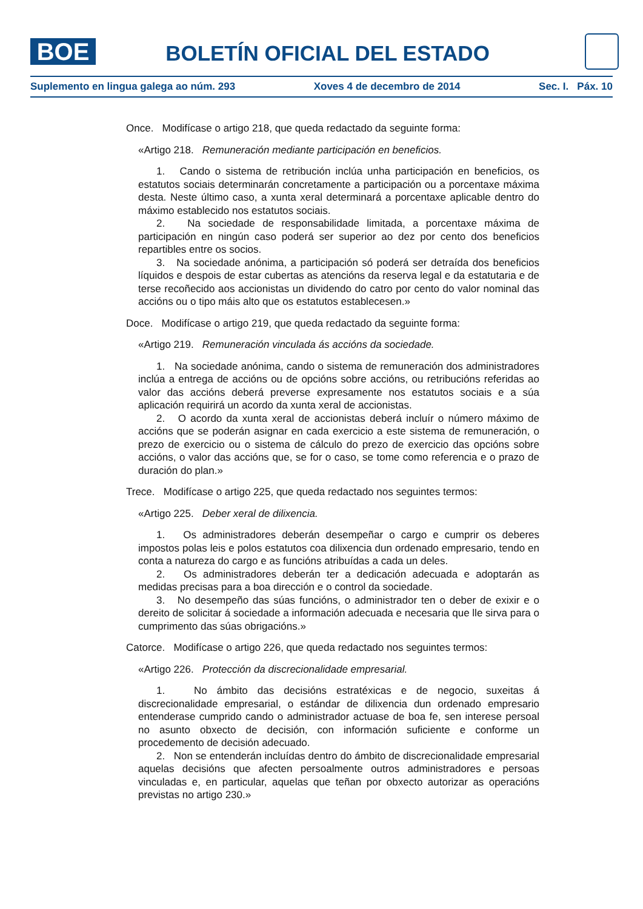BOE
BOLETÍN OFICIAL DEL ESTADO
Suplemento en lingua galega ao núm. 293 Xoves 4 de decembro de 2014 Sec. I. Páx. 10
Once. Modifícase o artigo 218, que queda redactado da seguinte forma:
«Artigo 218. Remuneración mediante participación en beneficios.
1. Cando o sistema de retribución inclúa unha participación en beneficios, os estatutos sociais determinarán concretamente a participación ou a porcentaxe máxima desta. Neste último caso, a xunta xeral determinará a porcentaxe aplicable dentro do máximo establecido nos estatutos sociais.
2. Na sociedade de responsabilidade limitada, a porcentaxe máxima de participación en ningún caso poderá ser superior ao dez por cento dos beneficios repartibles entre os socios.
3. Na sociedade anónima, a participación só poderá ser detraída dos beneficios líquidos e despois de estar cubertas as atencións da reserva legal e da estatutaria e de terse recoñecido aos accionistas un dividendo do catro por cento do valor nominal das accións ou o tipo máis alto que os estatutos establecesen.»
Doce. Modifícase o artigo 219, que queda redactado da seguinte forma:
«Artigo 219. Remuneración vinculada ás accións da sociedade.
1. Na sociedade anónima, cando o sistema de remuneración dos administradores inclúa a entrega de accións ou de opcións sobre accións, ou retribucións referidas ao valor das accións deberá preverse expresamente nos estatutos sociais e a súa aplicación requirirá un acordo da xunta xeral de accionistas.
2. O acordo da xunta xeral de accionistas deberá incluír o número máximo de accións que se poderán asignar en cada exercicio a este sistema de remuneración, o prezo de exercicio ou o sistema de cálculo do prezo de exercicio das opcións sobre accións, o valor das accións que, se for o caso, se tome como referencia e o prazo de duración do plan.»
Trece. Modifícase o artigo 225, que queda redactado nos seguintes termos:
«Artigo 225. Deber xeral de dilixencia.
1. Os administradores deberán desempeñar o cargo e cumprir os deberes impostos polas leis e polos estatutos coa dilixencia dun ordenado empresario, tendo en conta a natureza do cargo e as funcións atribuídas a cada un deles.
2. Os administradores deberán ter a dedicación adecuada e adoptarán as medidas precisas para a boa dirección e o control da sociedade.
3. No desempeño das súas funcións, o administrador ten o deber de exixir e o dereito de solicitar á sociedade a información adecuada e necesaria que lle sirva para o cumprimento das súas obrigacións.»
Catorce. Modifícase o artigo 226, que queda redactado nos seguintes termos:
«Artigo 226. Protección da discrecionalidade empresarial.
1. No ámbito das decisións estratéxicas e de negocio, suxeitas á discrecionalidade empresarial, o estándar de dilixencia dun ordenado empresario entenderase cumprido cando o administrador actuase de boa fe, sen interese persoal no asunto obxecto de decisión, con información suficiente e conforme un procedemento de decisión adecuado.
2. Non se entenderán incluídas dentro do ámbito de discrecionalidade empresarial aquelas decisións que afecten persoalmente outros administradores e persoas vinculadas e, en particular, aquelas que teñan por obxecto autorizar as operacións previstas no artigo 230.»